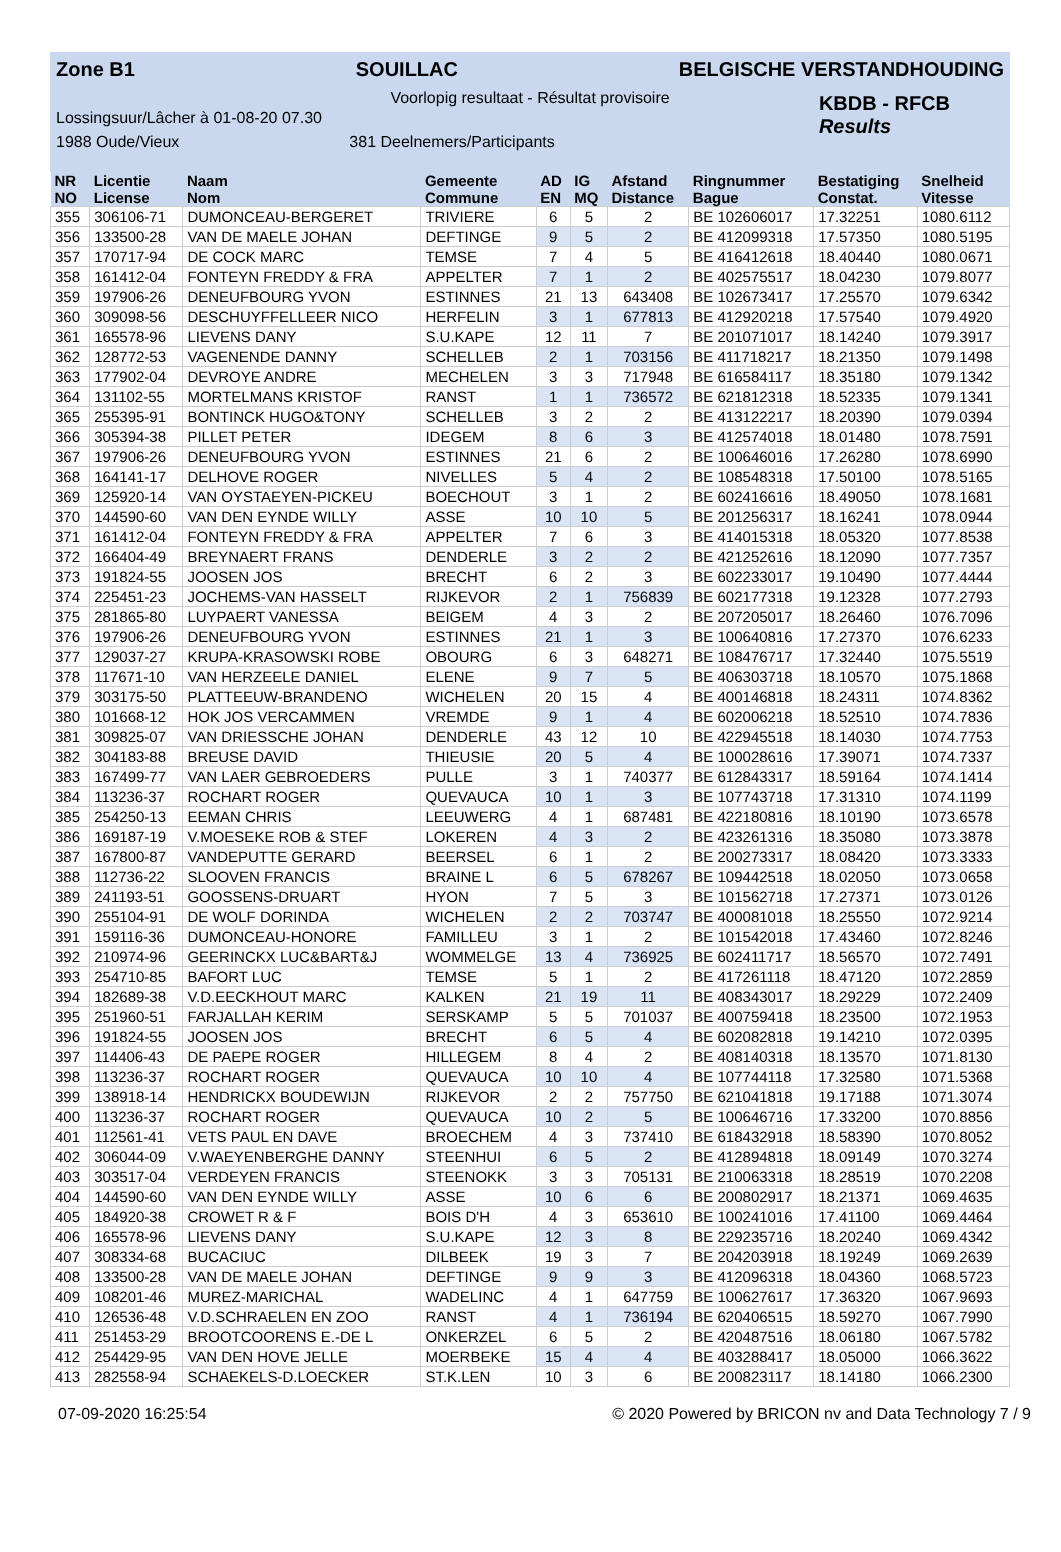Zone B1 SOUILLAC BELGISCHE VERSTANDHOUDING
Voorlopig resultaat - Résultat provisoire
Lossingsuur/Lâcher à 01-08-20 07.30
1988 Oude/Vieux 381 Deelnemers/Participants
KBDB - RFCB
Results
| NR NO | Licentie License | Naam Nom | Gemeente Commune | AD EN | IG MQ | Afstand Distance | Ringnummer Bague | Bestatiging Constat. | Snelheid Vitesse |
| --- | --- | --- | --- | --- | --- | --- | --- | --- | --- |
| 355 | 306106-71 | DUMONCEAU-BERGERET | TRIVIERE | 6 | 5 | 2 | BE 102606017 | 17.32251 | 1080.6112 |
| 356 | 133500-28 | VAN DE MAELE JOHAN | DEFTINGE | 9 | 5 | 2 | BE 412099318 | 17.57350 | 1080.5195 |
| 357 | 170717-94 | DE COCK MARC | TEMSE | 7 | 4 | 5 | BE 416412618 | 18.40440 | 1080.0671 |
| 358 | 161412-04 | FONTEYN FREDDY & FRA | APPELTER | 7 | 1 | 2 | BE 402575517 | 18.04230 | 1079.8077 |
| 359 | 197906-26 | DENEUFBOURG YVON | ESTINNES | 21 | 13 | 643408 | BE 102673417 | 17.25570 | 1079.6342 |
| 360 | 309098-56 | DESCHUYFFELLEER NICO | HERFELIN | 3 | 1 | 677813 | BE 412920218 | 17.57540 | 1079.4920 |
| 361 | 165578-96 | LIEVENS DANY | S.U.KAPE | 12 | 11 | 7 | BE 201071017 | 18.14240 | 1079.3917 |
| 362 | 128772-53 | VAGENENDE DANNY | SCHELLEB | 2 | 1 | 703156 | BE 411718217 | 18.21350 | 1079.1498 |
| 363 | 177902-04 | DEVROYE ANDRE | MECHELEN | 3 | 3 | 717948 | BE 616584117 | 18.35180 | 1079.1342 |
| 364 | 131102-55 | MORTELMANS KRISTOF | RANST | 1 | 1 | 736572 | BE 621812318 | 18.52335 | 1079.1341 |
| 365 | 255395-91 | BONTINCK HUGO&TONY | SCHELLEB | 3 | 2 | 2 | BE 413122217 | 18.20390 | 1079.0394 |
| 366 | 305394-38 | PILLET PETER | IDEGEM | 8 | 6 | 3 | BE 412574018 | 18.01480 | 1078.7591 |
| 367 | 197906-26 | DENEUFBOURG YVON | ESTINNES | 21 | 6 | 2 | BE 100646016 | 17.26280 | 1078.6990 |
| 368 | 164141-17 | DELHOVE ROGER | NIVELLES | 5 | 4 | 2 | BE 108548318 | 17.50100 | 1078.5165 |
| 369 | 125920-14 | VAN OYSTAEYEN-PICKEU | BOECHOUT | 3 | 1 | 2 | BE 602416616 | 18.49050 | 1078.1681 |
| 370 | 144590-60 | VAN DEN EYNDE WILLY | ASSE | 10 | 10 | 5 | BE 201256317 | 18.16241 | 1078.0944 |
| 371 | 161412-04 | FONTEYN FREDDY & FRA | APPELTER | 7 | 6 | 3 | BE 414015318 | 18.05320 | 1077.8538 |
| 372 | 166404-49 | BREYNAERT FRANS | DENDERLE | 3 | 2 | 2 | BE 421252616 | 18.12090 | 1077.7357 |
| 373 | 191824-55 | JOOSEN JOS | BRECHT | 6 | 2 | 3 | BE 602233017 | 19.10490 | 1077.4444 |
| 374 | 225451-23 | JOCHEMS-VAN HASSELT | RIJKEVOR | 2 | 1 | 756839 | BE 602177318 | 19.12328 | 1077.2793 |
| 375 | 281865-80 | LUYPAERT VANESSA | BEIGEM | 4 | 3 | 2 | BE 207205017 | 18.26460 | 1076.7096 |
| 376 | 197906-26 | DENEUFBOURG YVON | ESTINNES | 21 | 1 | 3 | BE 100640816 | 17.27370 | 1076.6233 |
| 377 | 129037-27 | KRUPA-KRASOWSKI ROBE | OBOURG | 6 | 3 | 648271 | BE 108476717 | 17.32440 | 1075.5519 |
| 378 | 117671-10 | VAN HERZEELE DANIEL | ELENE | 9 | 7 | 5 | BE 406303718 | 18.10570 | 1075.1868 |
| 379 | 303175-50 | PLATTEEUW-BRANDENO | WICHELEN | 20 | 15 | 4 | BE 400146818 | 18.24311 | 1074.8362 |
| 380 | 101668-12 | HOK JOS VERCAMMEN | VREMDE | 9 | 1 | 4 | BE 602006218 | 18.52510 | 1074.7836 |
| 381 | 309825-07 | VAN DRIESSCHE JOHAN | DENDERLE | 43 | 12 | 10 | BE 422945518 | 18.14030 | 1074.7753 |
| 382 | 304183-88 | BREUSE DAVID | THIEUSIE | 20 | 5 | 4 | BE 100028616 | 17.39071 | 1074.7337 |
| 383 | 167499-77 | VAN LAER GEBROEDERS | PULLE | 3 | 1 | 740377 | BE 612843317 | 18.59164 | 1074.1414 |
| 384 | 113236-37 | ROCHART ROGER | QUEVAUCA | 10 | 1 | 3 | BE 107743718 | 17.31310 | 1074.1199 |
| 385 | 254250-13 | EEMAN CHRIS | LEEUWERG | 4 | 1 | 687481 | BE 422180816 | 18.10190 | 1073.6578 |
| 386 | 169187-19 | V.MOESEKE ROB & STEF | LOKEREN | 4 | 3 | 2 | BE 423261316 | 18.35080 | 1073.3878 |
| 387 | 167800-87 | VANDEPUTTE GERARD | BEERSEL | 6 | 1 | 2 | BE 200273317 | 18.08420 | 1073.3333 |
| 388 | 112736-22 | SLOOVEN FRANCIS | BRAINE L | 6 | 5 | 678267 | BE 109442518 | 18.02050 | 1073.0658 |
| 389 | 241193-51 | GOOSSENS-DRUART | HYON | 7 | 5 | 3 | BE 101562718 | 17.27371 | 1073.0126 |
| 390 | 255104-91 | DE WOLF DORINDA | WICHELEN | 2 | 2 | 703747 | BE 400081018 | 18.25550 | 1072.9214 |
| 391 | 159116-36 | DUMONCEAU-HONORE | FAMILLEU | 3 | 1 | 2 | BE 101542018 | 17.43460 | 1072.8246 |
| 392 | 210974-96 | GEERINCKX LUC&BART&J | WOMMELGE | 13 | 4 | 736925 | BE 602411717 | 18.56570 | 1072.7491 |
| 393 | 254710-85 | BAFORT LUC | TEMSE | 5 | 1 | 2 | BE 417261118 | 18.47120 | 1072.2859 |
| 394 | 182689-38 | V.D.EECKHOUT MARC | KALKEN | 21 | 19 | 11 | BE 408343017 | 18.29229 | 1072.2409 |
| 395 | 251960-51 | FARJALLAH KERIM | SERSKAMP | 5 | 5 | 701037 | BE 400759418 | 18.23500 | 1072.1953 |
| 396 | 191824-55 | JOOSEN JOS | BRECHT | 6 | 5 | 4 | BE 602082818 | 19.14210 | 1072.0395 |
| 397 | 114406-43 | DE PAEPE ROGER | HILLEGEM | 8 | 4 | 2 | BE 408140318 | 18.13570 | 1071.8130 |
| 398 | 113236-37 | ROCHART ROGER | QUEVAUCA | 10 | 10 | 4 | BE 107744118 | 17.32580 | 1071.5368 |
| 399 | 138918-14 | HENDRICKX BOUDEWIJN | RIJKEVOR | 2 | 2 | 757750 | BE 621041818 | 19.17188 | 1071.3074 |
| 400 | 113236-37 | ROCHART ROGER | QUEVAUCA | 10 | 2 | 5 | BE 100646716 | 17.33200 | 1070.8856 |
| 401 | 112561-41 | VETS PAUL EN DAVE | BROECHEM | 4 | 3 | 737410 | BE 618432918 | 18.58390 | 1070.8052 |
| 402 | 306044-09 | V.WAEYENBERGHE DANNY | STEENHUI | 6 | 5 | 2 | BE 412894818 | 18.09149 | 1070.3274 |
| 403 | 303517-04 | VERDEYEN FRANCIS | STEENOKK | 3 | 3 | 705131 | BE 210063318 | 18.28519 | 1070.2208 |
| 404 | 144590-60 | VAN DEN EYNDE WILLY | ASSE | 10 | 6 | 6 | BE 200802917 | 18.21371 | 1069.4635 |
| 405 | 184920-38 | CROWET R & F | BOIS D'H | 4 | 3 | 653610 | BE 100241016 | 17.41100 | 1069.4464 |
| 406 | 165578-96 | LIEVENS DANY | S.U.KAPE | 12 | 3 | 8 | BE 229235716 | 18.20240 | 1069.4342 |
| 407 | 308334-68 | BUCACIUC | DILBEEK | 19 | 3 | 7 | BE 204203918 | 18.19249 | 1069.2639 |
| 408 | 133500-28 | VAN DE MAELE JOHAN | DEFTINGE | 9 | 9 | 3 | BE 412096318 | 18.04360 | 1068.5723 |
| 409 | 108201-46 | MUREZ-MARICHAL | WADELINC | 4 | 1 | 647759 | BE 100627617 | 17.36320 | 1067.9693 |
| 410 | 126536-48 | V.D.SCHRAELEN EN ZOO | RANST | 4 | 1 | 736194 | BE 620406515 | 18.59270 | 1067.7990 |
| 411 | 251453-29 | BROOTCOORENS E.-DE L | ONKERZEL | 6 | 5 | 2 | BE 420487516 | 18.06180 | 1067.5782 |
| 412 | 254429-95 | VAN DEN HOVE JELLE | MOERBEKE | 15 | 4 | 4 | BE 403288417 | 18.05000 | 1066.3622 |
| 413 | 282558-94 | SCHAEKELS-D.LOECKER | ST.K.LEN | 10 | 3 | 6 | BE 200823117 | 18.14180 | 1066.2300 |
07-09-2020 16:25:54 © 2020 Powered by BRICON nv and Data Technology 7 / 9